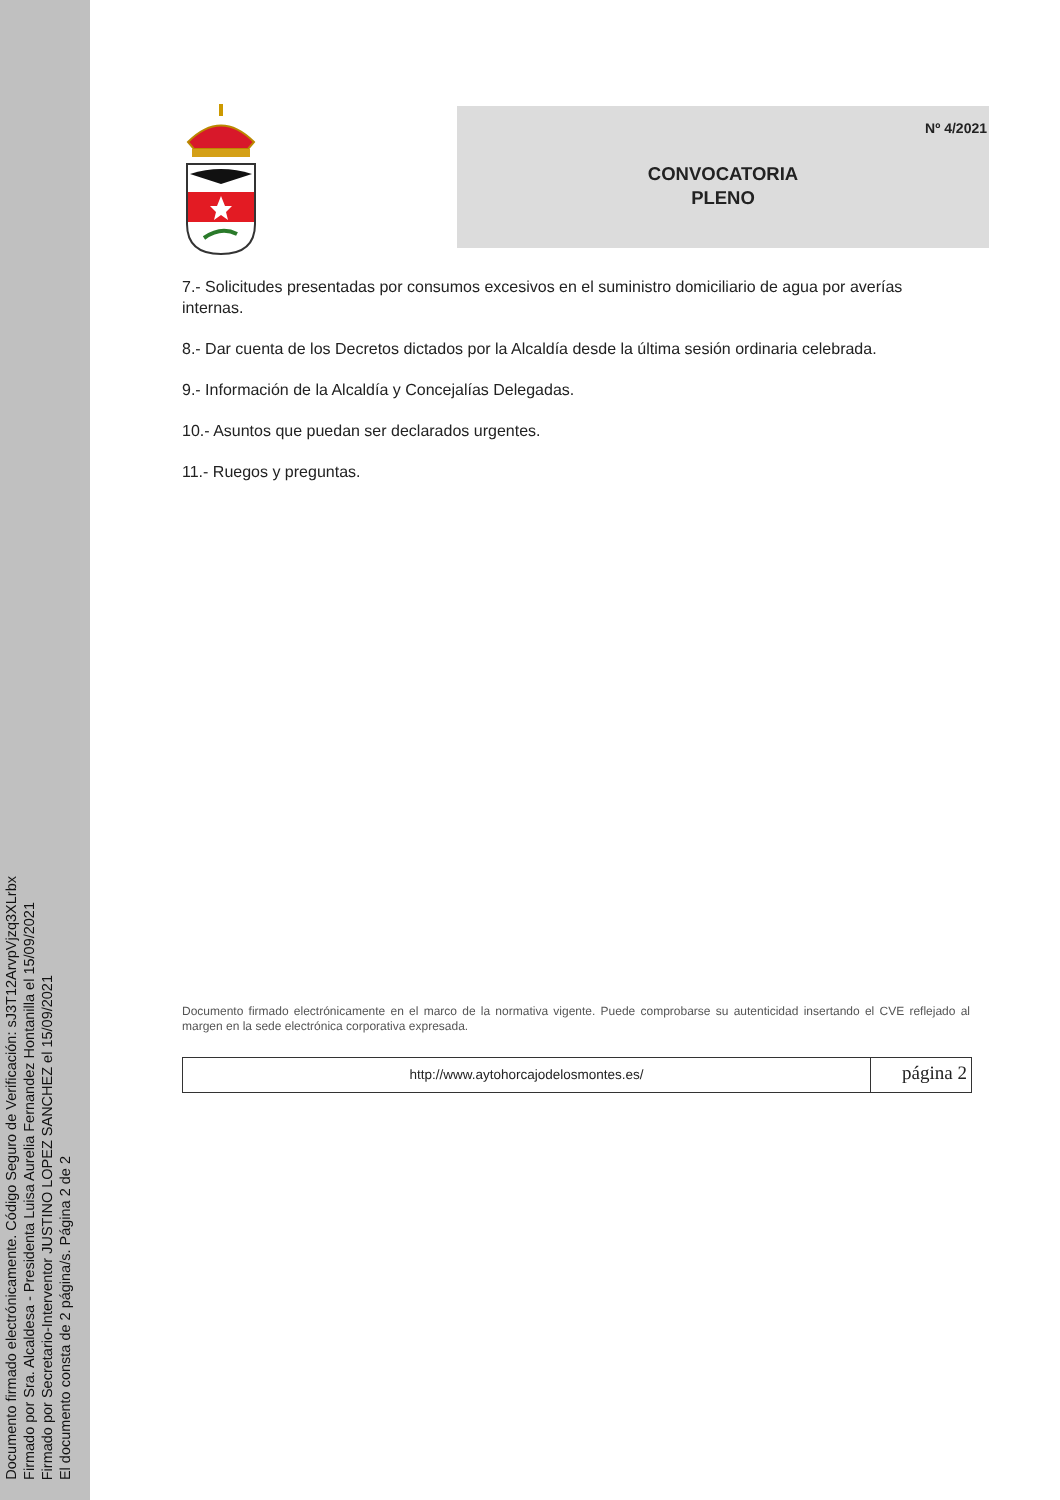Documento firmado electrónicamente. Código Seguro de Verificación: sJ3T12ArvpVjzq3XLrbx
Firmado por Sra. Alcaldesa - Presidenta Luisa Aurelia Fernandez Hontanilla el 15/09/2021
Firmado por Secretario-Interventor JUSTINO LOPEZ SANCHEZ el 15/09/2021
El documento consta de 2 página/s. Página 2 de 2
Nº 4/2021
CONVOCATORIA
PLENO
7.- Solicitudes presentadas por consumos excesivos en el suministro domiciliario de agua por averías internas.
8.- Dar cuenta de los Decretos dictados por la Alcaldía desde la última sesión ordinaria celebrada.
9.- Información de la Alcaldía y Concejalías Delegadas.
10.- Asuntos que puedan ser declarados urgentes.
11.- Ruegos y preguntas.
Documento firmado electrónicamente en el marco de la normativa vigente. Puede comprobarse su autenticidad insertando el CVE reflejado al margen en la sede electrónica corporativa expresada.
http://www.aytohorcajodelosmontes.es/
página 2